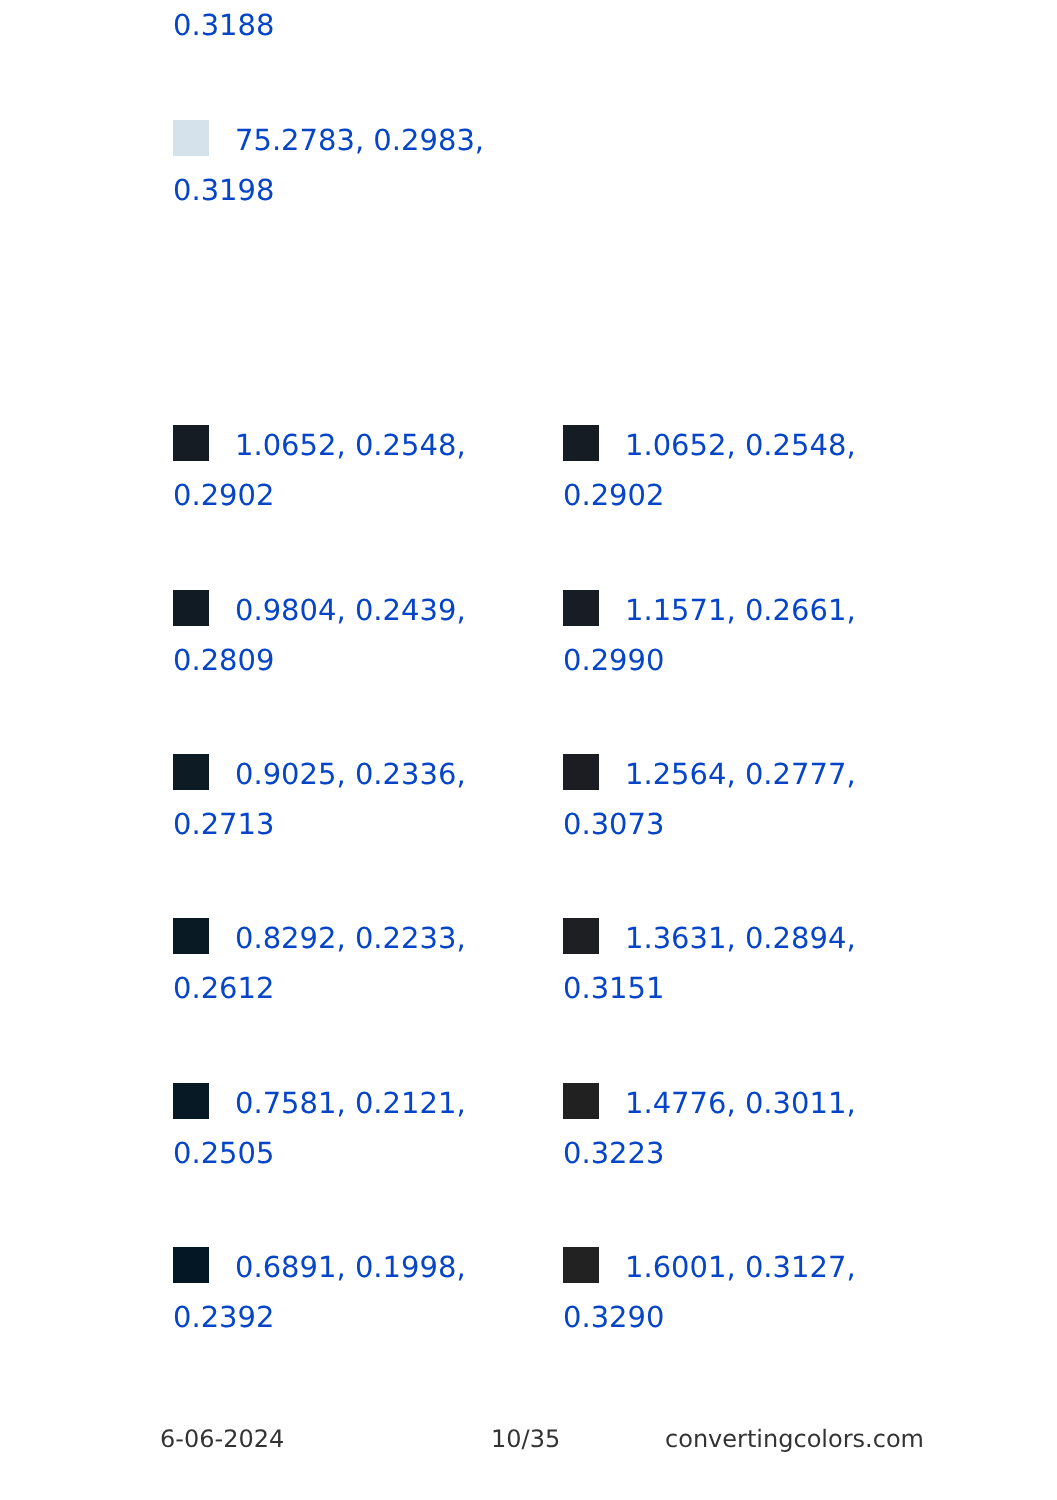0.3188
75.2783, 0.2983, 0.3198
1.0652, 0.2548, 0.2902
1.0652, 0.2548, 0.2902
0.9804, 0.2439, 0.2809
1.1571, 0.2661, 0.2990
0.9025, 0.2336, 0.2713
1.2564, 0.2777, 0.3073
0.8292, 0.2233, 0.2612
1.3631, 0.2894, 0.3151
0.7581, 0.2121, 0.2505
1.4776, 0.3011, 0.3223
0.6891, 0.1998, 0.2392
1.6001, 0.3127, 0.3290
6-06-2024 10/35 convertingcolors.com